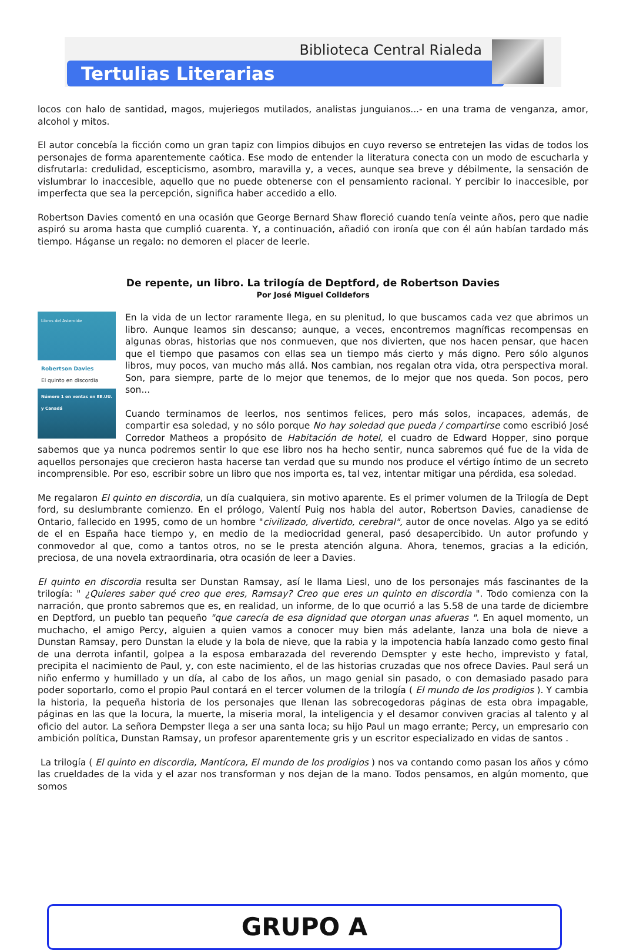Biblioteca Central Rialeda
Tertulias Literarias
locos con halo de santidad, magos, mujeriegos mutilados, analistas junguianos...- en una trama de venganza, amor, alcohol y mitos.
El autor concebía la ficción como un gran tapiz con limpios dibujos en cuyo reverso se entretejen las vidas de todos los personajes de forma aparentemente caótica. Ese modo de entender la literatura conecta con un modo de escucharla y disfrutarla: credulidad, escepticismo, asombro, maravilla y, a veces, aunque sea breve y débilmente, la sensación de vislumbrar lo inaccesible, aquello que no puede obtenerse con el pensamiento racional. Y percibir lo inaccesible, por imperfecta que sea la percepción, significa haber accedido a ello.
Robertson Davies comentó en una ocasión que George Bernard Shaw floreció cuando tenía veinte años, pero que nadie aspiró su aroma hasta que cumplió cuarenta. Y, a continuación, añadió con ironía que con él aún habían tardado más tiempo. Háganse un regalo: no demoren el placer de leerle.
De repente, un libro. La trilogía de Deptford, de Robertson Davies
Por José Miguel Colldefors
Libros del Asteroide
Robertson Davies
El quinto en discordia
Número 1 en ventas en EE.UU. y Canadá
En la vida de un lector raramente llega, en su plenitud, lo que buscamos cada vez que abrimos un libro. Aunque leamos sin descanso; aunque, a veces, encontremos magníficas recompensas en algunas obras, historias que nos conmueven, que nos divierten, que nos hacen pensar, que hacen que el tiempo que pasamos con ellas sea un tiempo más cierto y más digno. Pero sólo algunos libros, muy pocos, van mucho más allá. Nos cambian, nos regalan otra vida, otra perspectiva moral. Son, para siempre, parte de lo mejor que tenemos, de lo mejor que nos queda. Son pocos, pero son...
Cuando terminamos de leerlos, nos sentimos felices, pero más solos, incapaces, además, de compartir esa soledad, y no sólo porque No hay soledad que pueda / compartirse como escribió José Corredor Matheos a propósito de Habitación de hotel, el cuadro de Edward Hopper, sino porque sabemos que ya nunca podremos sentir lo que ese libro nos ha hecho sentir, nunca sabremos qué fue de la vida de aquellos personajes que crecieron hasta hacerse tan verdad que su mundo nos produce el vértigo íntimo de un secreto incomprensible. Por eso, escribir sobre un libro que nos importa es, tal vez, intentar mitigar una pérdida, esa soledad.
Me regalaron El quinto en discordia, un día cualquiera, sin motivo aparente. Es el primer volumen de la Trilogía de Dept ford, su deslumbrante comienzo. En el prólogo, Valentí Puig nos habla del autor, Robertson Davies, canadiense de Ontario, fallecido en 1995, como de un hombre "civilizado, divertido, cerebral", autor de once novelas. Algo ya se editó de el en España hace tiempo y, en medio de la mediocridad general, pasó desapercibido. Un autor profundo y conmovedor al que, como a tantos otros, no se le presta atención alguna. Ahora, tenemos, gracias a la edición, preciosa, de una novela extraordinaria, otra ocasión de leer a Davies.
El quinto en discordia resulta ser Dunstan Ramsay, así le llama Liesl, uno de los personajes más fascinantes de la trilogía: " ¿Quieres saber qué creo que eres, Ramsay? Creo que eres un quinto en discordia ". Todo comienza con la narración, que pronto sabremos que es, en realidad, un informe, de lo que ocurrió a las 5.58 de una tarde de diciembre en Deptford, un pueblo tan pequeño "que carecía de esa dignidad que otorgan unas afueras ". En aquel momento, un muchacho, el amigo Percy, alguien a quien vamos a conocer muy bien más adelante, lanza una bola de nieve a Dunstan Ramsay, pero Dunstan la elude y la bola de nieve, que la rabia y la impotencia había lanzado como gesto final de una derrota infantil, golpea a la esposa embarazada del reverendo Demspter y este hecho, imprevisto y fatal, precipita el nacimiento de Paul, y, con este nacimiento, el de las historias cruzadas que nos ofrece Davies. Paul será un niño enfermo y humillado y un día, al cabo de los años, un mago genial sin pasado, o con demasiado pasado para poder soportarlo, como el propio Paul contará en el tercer volumen de la trilogía ( El mundo de los prodigios ). Y cambia la historia, la pequeña historia de los personajes que llenan las sobrecogedoras páginas de esta obra impagable, páginas en las que la locura, la muerte, la miseria moral, la inteligencia y el desamor conviven gracias al talento y al oficio del autor. La señora Dempster llega a ser una santa loca; su hijo Paul un mago errante; Percy, un empresario con ambición política, Dunstan Ramsay, un profesor aparentemente gris y un escritor especializado en vidas de santos .
La trilogía ( El quinto en discordia, Mantícora, El mundo de los prodigios ) nos va contando como pasan los años y cómo las crueldades de la vida y el azar nos transforman y nos dejan de la mano. Todos pensamos, en algún momento, que somos
GRUPO A